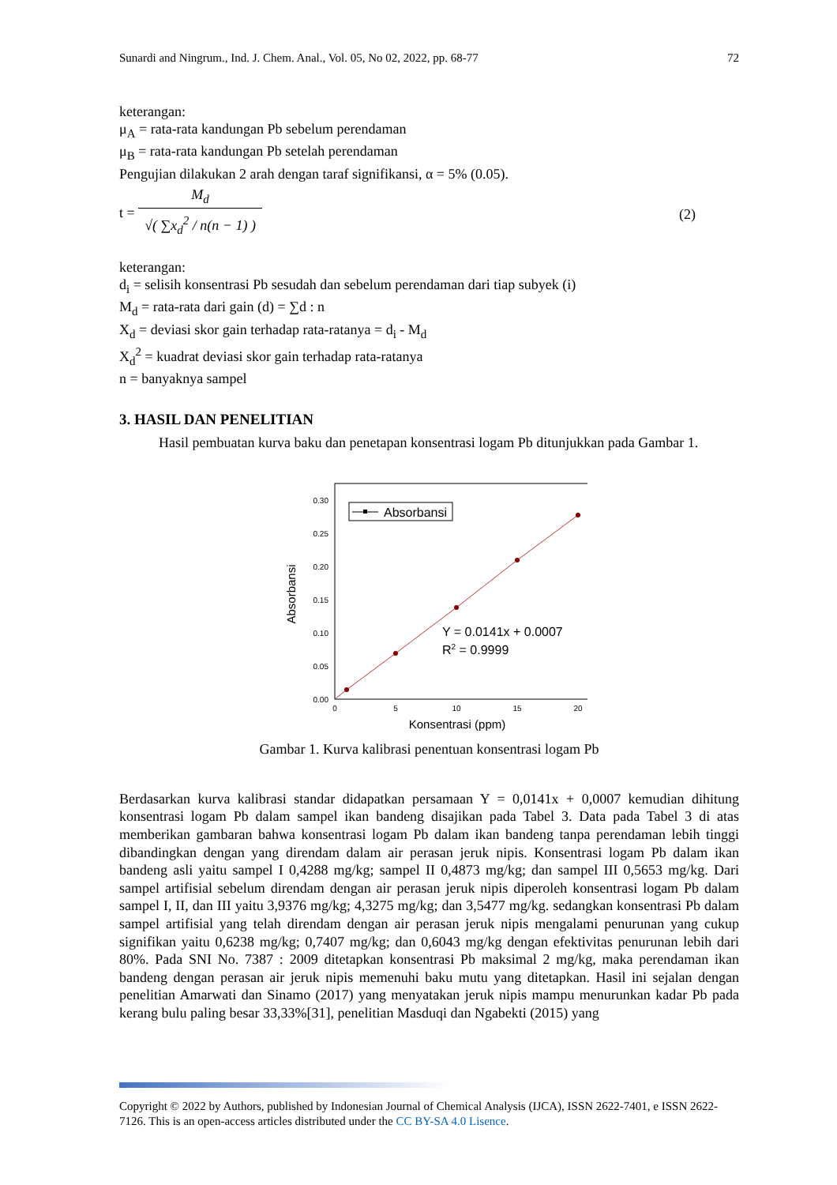Sunardi and Ningrum., Ind. J. Chem. Anal., Vol. 05, No 02, 2022, pp. 68-77 72
keterangan:
μ<sub>A</sub> = rata-rata kandungan Pb sebelum perendaman
μ<sub>B</sub> = rata-rata kandungan Pb setelah perendaman
Pengujian dilakukan 2 arah dengan taraf signifikansi, α = 5% (0.05).
t = M<sub>d</sub> √( ∑x<sub>d</sub><sup>2</sup> / n(n − 1) )
(2)
keterangan:
d<sub>i</sub> = selisih konsentrasi Pb sesudah dan sebelum perendaman dari tiap subyek (i)
M<sub>d</sub> = rata-rata dari gain (d) = ∑d : n
X<sub>d</sub> = deviasi skor gain terhadap rata-ratanya = d<sub>i</sub> - M<sub>d</sub>
X<sub>d</sub><sup>2</sup> = kuadrat deviasi skor gain terhadap rata-ratanya
n = banyaknya sampel
3. HASIL DAN PENELITIAN
Hasil pembuatan kurva baku dan penetapan konsentrasi logam Pb ditunjukkan pada Gambar 1.
0.00
0.05
0.10
0.15
0.20
0.25
0.30
0
5
10
15
20
Konsentrasi (ppm)
Absorbansi
Absorbansi
Y = 0.0141x + 0.0007
R2 = 0.9999
Gambar 1. Kurva kalibrasi penentuan konsentrasi logam Pb
Berdasarkan kurva kalibrasi standar didapatkan persamaan Y = 0,0141x + 0,0007 kemudian dihitung konsentrasi logam Pb dalam sampel ikan bandeng disajikan pada Tabel 3. Data pada Tabel 3 di atas memberikan gambaran bahwa konsentrasi logam Pb dalam ikan bandeng tanpa perendaman lebih tinggi dibandingkan dengan yang direndam dalam air perasan jeruk nipis. Konsentrasi logam Pb dalam ikan bandeng asli yaitu sampel I 0,4288 mg/kg; sampel II 0,4873 mg/kg; dan sampel III 0,5653 mg/kg. Dari sampel artifisial sebelum direndam dengan air perasan jeruk nipis diperoleh konsentrasi logam Pb dalam sampel I, II, dan III yaitu 3,9376 mg/kg; 4,3275 mg/kg; dan 3,5477 mg/kg. sedangkan konsentrasi Pb dalam sampel artifisial yang telah direndam dengan air perasan jeruk nipis mengalami penurunan yang cukup signifikan yaitu 0,6238 mg/kg; 0,7407 mg/kg; dan 0,6043 mg/kg dengan efektivitas penurunan lebih dari 80%. Pada SNI No. 7387 : 2009 ditetapkan konsentrasi Pb maksimal 2 mg/kg, maka perendaman ikan bandeng dengan perasan air jeruk nipis memenuhi baku mutu yang ditetapkan. Hasil ini sejalan dengan penelitian Amarwati dan Sinamo (2017) yang menyatakan jeruk nipis mampu menurunkan kadar Pb pada kerang bulu paling besar 33,33%[31], penelitian Masduqi dan Ngabekti (2015) yang
Copyright © 2022 by Authors, published by Indonesian Journal of Chemical Analysis (IJCA), ISSN 2622-7401, e ISSN 2622-7126. This is an open-access articles distributed under the CC BY-SA 4.0 Lisence.